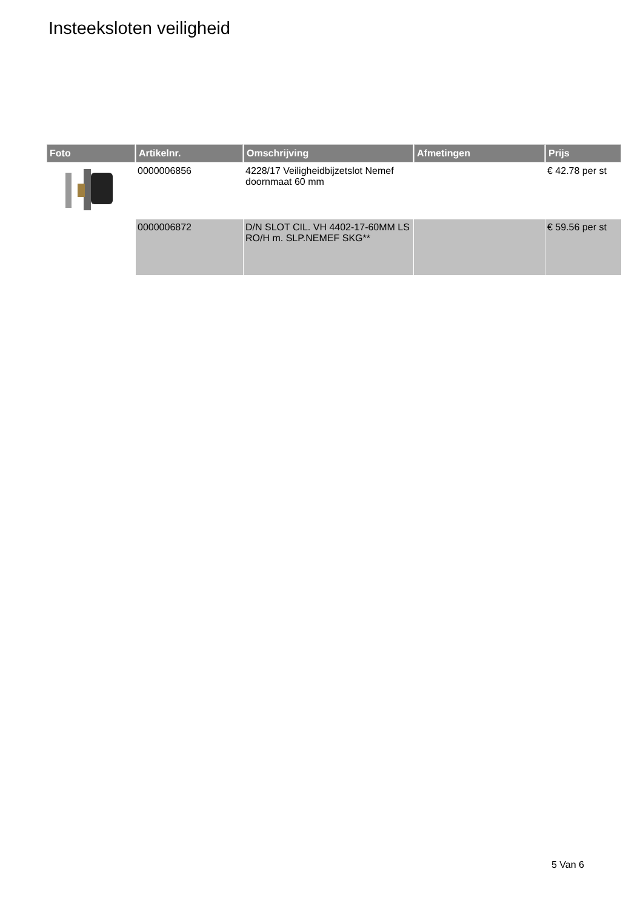Insteeksloten veiligheid
| Foto | Artikelnr. | Omschrijving | Afmetingen | Prijs |
| --- | --- | --- | --- | --- |
| | 0000006856 | 4228/17 Veiligheidbijzetslot Nemef doornmaat 60 mm | | € 42.78 per st |
| | 0000006872 | D/N SLOT CIL. VH 4402-17-60MM LS RO/H m. SLP.NEMEF SKG** | | € 59.56 per st |
5 Van 6